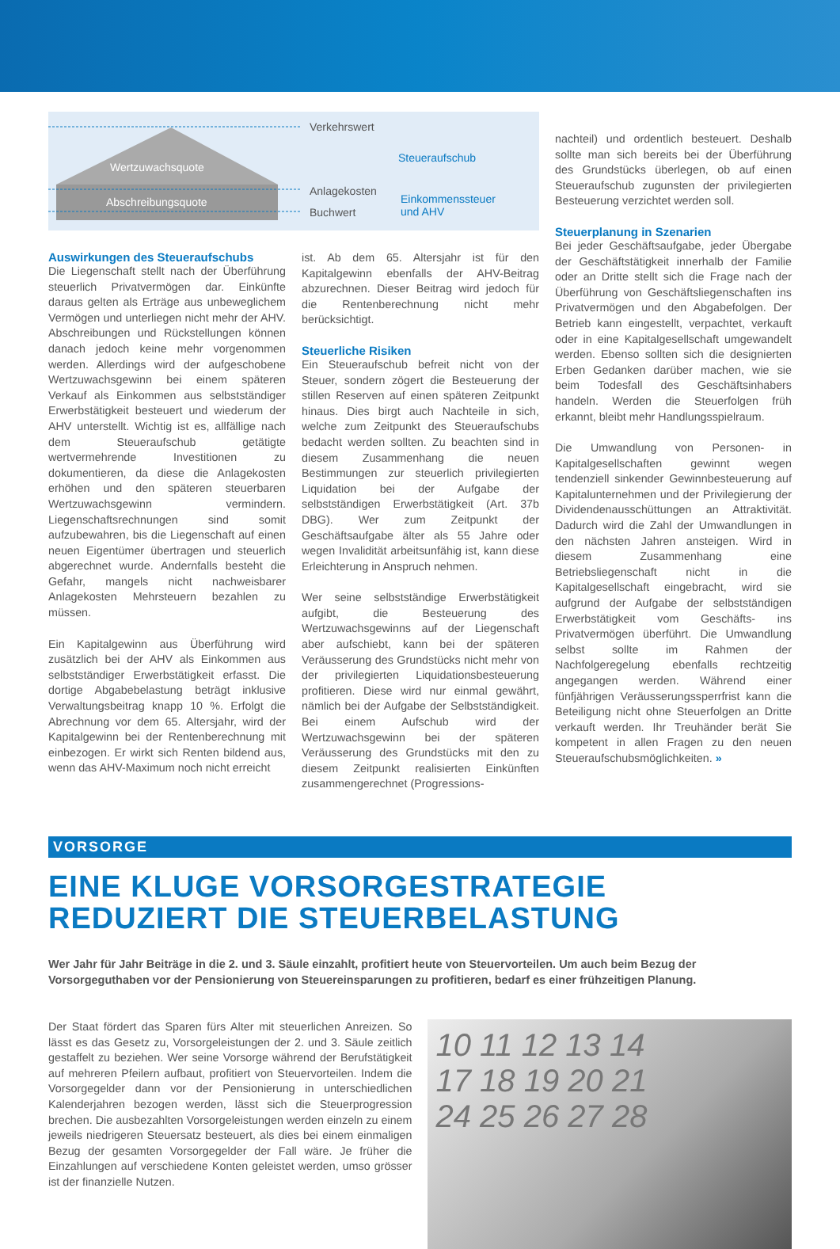Wertzuwachsquote
Abschreibungsquote
Verkehrswert
Anlagekosten
Buchwert
Steueraufschub
Einkommenssteuer
und AHV
Auswirkungen des Steueraufschubs
Die Liegenschaft stellt nach der Überführung steuerlich Privatvermögen dar. Einkünfte daraus gelten als Erträge aus unbeweglichem Vermögen und unterliegen nicht mehr der AHV. Abschreibungen und Rückstellungen können danach jedoch keine mehr vorgenommen werden. Allerdings wird der aufgeschobene Wertzuwachsgewinn bei einem späteren Verkauf als Einkommen aus selbstständiger Erwerbstätigkeit besteuert und wiederum der AHV unterstellt. Wichtig ist es, allfällige nach dem Steueraufschub getätigte wertvermehrende Investitionen zu dokumentieren, da diese die Anlagekosten erhöhen und den späteren steuerbaren Wertzuwachsgewinn vermindern. Liegenschaftsrechnungen sind somit aufzubewahren, bis die Liegenschaft auf einen neuen Eigentümer übertragen und steuerlich abgerechnet wurde. Andernfalls besteht die Gefahr, mangels nicht nachweisbarer Anlagekosten Mehrsteuern bezahlen zu müssen.
Ein Kapitalgewinn aus Überführung wird zusätzlich bei der AHV als Einkommen aus selbstständiger Erwerbstätigkeit erfasst. Die dortige Abgabebelastung beträgt inklusive Verwaltungsbeitrag knapp 10 %. Erfolgt die Abrechnung vor dem 65. Altersjahr, wird der Kapitalgewinn bei der Rentenberechnung mit einbezogen. Er wirkt sich Renten bildend aus, wenn das AHV-Maximum noch nicht erreicht
ist. Ab dem 65. Altersjahr ist für den Kapitalgewinn ebenfalls der AHV-Beitrag abzurechnen. Dieser Beitrag wird jedoch für die Rentenberechnung nicht mehr berücksichtigt.
Steuerliche Risiken
Ein Steueraufschub befreit nicht von der Steuer, sondern zögert die Besteuerung der stillen Reserven auf einen späteren Zeitpunkt hinaus. Dies birgt auch Nachteile in sich, welche zum Zeitpunkt des Steueraufschubs bedacht werden sollten. Zu beachten sind in diesem Zusammenhang die neuen Bestimmungen zur steuerlich privilegierten Liquidation bei der Aufgabe der selbstständigen Erwerbstätigkeit (Art. 37b DBG). Wer zum Zeitpunkt der Geschäftsaufgabe älter als 55 Jahre oder wegen Invalidität arbeitsunfähig ist, kann diese Erleichterung in Anspruch nehmen.
Wer seine selbstständige Erwerbstätigkeit aufgibt, die Besteuerung des Wertzuwachsgewinns auf der Liegenschaft aber aufschiebt, kann bei der späteren Veräusserung des Grundstücks nicht mehr von der privilegierten Liquidationsbesteuerung profitieren. Diese wird nur einmal gewährt, nämlich bei der Aufgabe der Selbstständigkeit. Bei einem Aufschub wird der Wertzuwachsgewinn bei der späteren Veräusserung des Grundstücks mit den zu diesem Zeitpunkt realisierten Einkünften zusammengerechnet (Progressions-
nachteil) und ordentlich besteuert. Deshalb sollte man sich bereits bei der Überführung des Grundstücks überlegen, ob auf einen Steueraufschub zugunsten der privilegierten Besteuerung verzichtet werden soll.
Steuerplanung in Szenarien
Bei jeder Geschäftsaufgabe, jeder Übergabe der Geschäftstätigkeit innerhalb der Familie oder an Dritte stellt sich die Frage nach der Überführung von Geschäftsliegenschaften ins Privatvermögen und den Abgabefolgen. Der Betrieb kann eingestellt, verpachtet, verkauft oder in eine Kapitalgesellschaft umgewandelt werden. Ebenso sollten sich die designierten Erben Gedanken darüber machen, wie sie beim Todesfall des Geschäftsinhabers handeln. Werden die Steuerfolgen früh erkannt, bleibt mehr Handlungsspielraum.
Die Umwandlung von Personen- in Kapitalgesellschaften gewinnt wegen tendenziell sinkender Gewinnbesteuerung auf Kapitalunternehmen und der Privilegierung der Dividendenausschüttungen an Attraktivität. Dadurch wird die Zahl der Umwandlungen in den nächsten Jahren ansteigen. Wird in diesem Zusammenhang eine Betriebsliegenschaft nicht in die Kapitalgesellschaft eingebracht, wird sie aufgrund der Aufgabe der selbstständigen Erwerbstätigkeit vom Geschäfts- ins Privatvermögen überführt. Die Umwandlung selbst sollte im Rahmen der Nachfolgeregelung ebenfalls rechtzeitig angegangen werden. Während einer fünfjährigen Veräusserungssperrfrist kann die Beteiligung nicht ohne Steuerfolgen an Dritte verkauft werden. Ihr Treuhänder berät Sie kompetent in allen Fragen zu den neuen Steueraufschubsmöglichkeiten. »
VORSORGE
EINE KLUGE VORSORGESTRATEGIE REDUZIERT DIE STEUERBELASTUNG
Wer Jahr für Jahr Beiträge in die 2. und 3. Säule einzahlt, profitiert heute von Steuervorteilen. Um auch beim Bezug der Vorsorgeguthaben vor der Pensionierung von Steuereinsparungen zu profitieren, bedarf es einer frühzeitigen Planung.
Der Staat fördert das Sparen fürs Alter mit steuerlichen Anreizen. So lässt es das Gesetz zu, Vorsorgeleistungen der 2. und 3. Säule zeitlich gestaffelt zu beziehen. Wer seine Vorsorge während der Berufstätigkeit auf mehreren Pfeilern aufbaut, profitiert von Steuervorteilen. Indem die Vorsorgegelder dann vor der Pensionierung in unterschiedlichen Kalenderjahren bezogen werden, lässt sich die Steuerprogression brechen. Die ausbezahlten Vorsorgeleistungen werden einzeln zu einem jeweils niedrigeren Steuersatz besteuert, als dies bei einem einmaligen Bezug der gesamten Vorsorgegelder der Fall wäre. Je früher die Einzahlungen auf verschiedene Konten geleistet werden, umso grösser ist der finanzielle Nutzen.
10 11 12 13 14
17 18 19 20 21
24 25 26 27 28